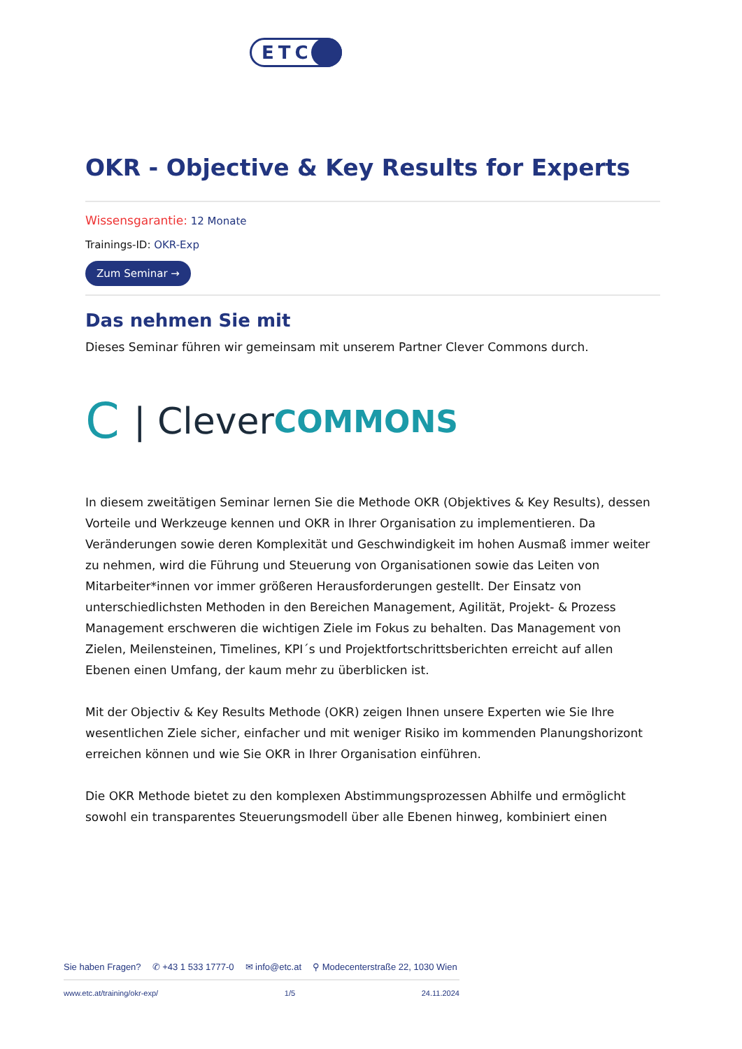ETC
OKR - Objective & Key Results for Experts
Wissensgarantie: 12 Monate
Trainings-ID: OKR-Exp
Zum Seminar →
Das nehmen Sie mit
Dieses Seminar führen wir gemeinsam mit unserem Partner Clever Commons durch.
C | Clever COMMONS
In diesem zweitätigen Seminar lernen Sie die Methode OKR (Objektives & Key Results), dessen Vorteile und Werkzeuge kennen und OKR in Ihrer Organisation zu implementieren. Da Veränderungen sowie deren Komplexität und Geschwindigkeit im hohen Ausmaß immer weiter zu nehmen, wird die Führung und Steuerung von Organisationen sowie das Leiten von Mitarbeiter*innen vor immer größeren Herausforderungen gestellt. Der Einsatz von unterschiedlichsten Methoden in den Bereichen Management, Agilität, Projekt- & Prozess Management erschweren die wichtigen Ziele im Fokus zu behalten. Das Management von Zielen, Meilensteinen, Timelines, KPI´s und Projektfortschrittsberichten erreicht auf allen Ebenen einen Umfang, der kaum mehr zu überblicken ist.
Mit der Objectiv & Key Results Methode (OKR) zeigen Ihnen unsere Experten wie Sie Ihre wesentlichen Ziele sicher, einfacher und mit weniger Risiko im kommenden Planungshorizont erreichen können und wie Sie OKR in Ihrer Organisation einführen.
Die OKR Methode bietet zu den komplexen Abstimmungsprozessen Abhilfe und ermöglicht sowohl ein transparentes Steuerungsmodell über alle Ebenen hinweg, kombiniert einen
Sie haben Fragen? ✆ +43 1 533 1777-0 ✉ info@etc.at ⚲ Modecenterstraße 22, 1030 Wien
www.etc.at/training/okr-exp/ 1/5 24.11.2024